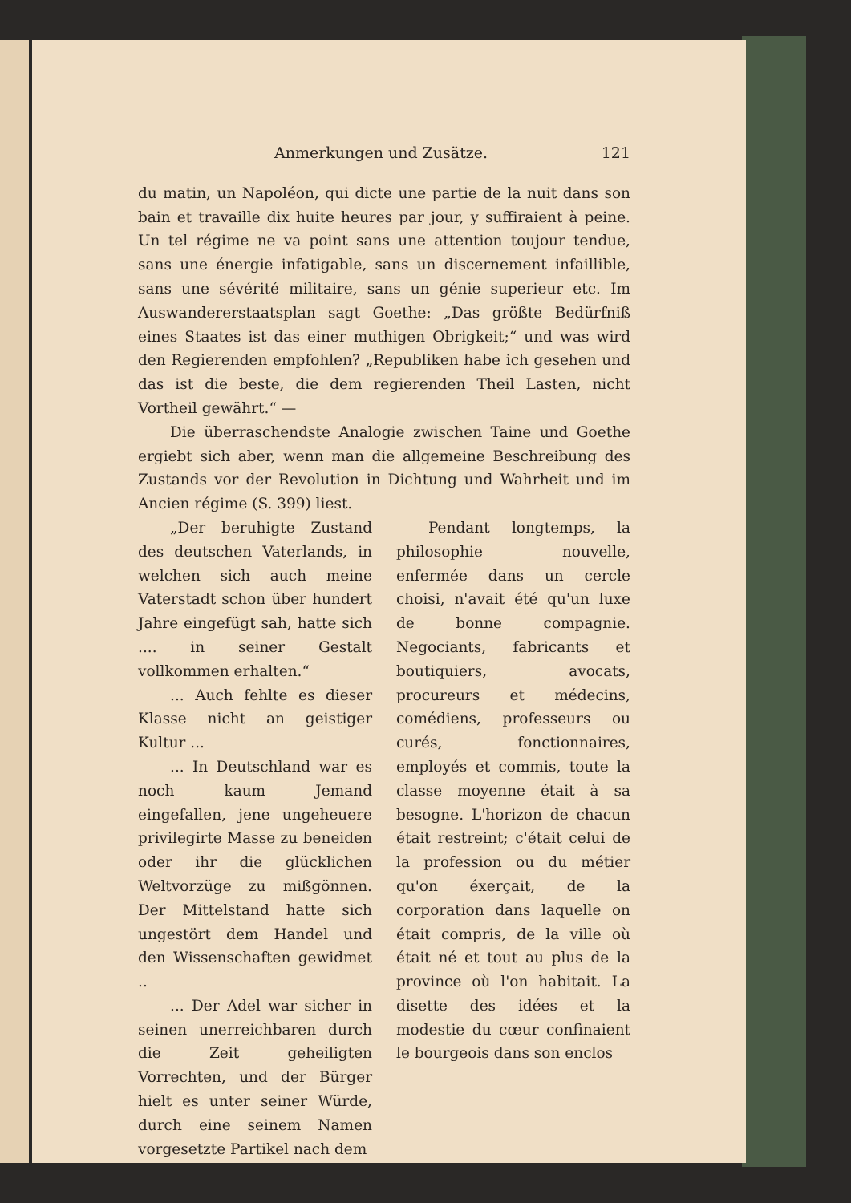Anmerkungen und Zusätze. 121
du matin, un Napoléon, qui dicte une partie de la nuit dans son bain et travaille dix huite heures par jour, y suffiraient à peine. Un tel régime ne va point sans une attention toujour tendue, sans une énergie infatigable, sans un discernement infaillible, sans une sévérité militaire, sans un génie superieur etc. Im Auswandererstaatsplan sagt Goethe: „Das größte Bedürfniß eines Staates ist das einer muthigen Obrigkeit;“ und was wird den Regierenden empfohlen? „Republiken habe ich gesehen und das ist die beste, die dem regierenden Theil Lasten, nicht Vortheil gewährt.“ —
Die überraschendste Analogie zwischen Taine und Goethe ergiebt sich aber, wenn man die allgemeine Beschreibung des Zustands vor der Revolution in Dichtung und Wahrheit und im Ancien régime (S. 399) liest.
„Der beruhigte Zustand des deutschen Vaterlands, in welchen sich auch meine Vaterstadt schon über hundert Jahre eingefügt sah, hatte sich .... in seiner Gestalt vollkommen erhalten.“
... Auch fehlte es dieser Klasse nicht an geistiger Kultur ...
... In Deutschland war es noch kaum Jemand eingefallen, jene ungeheuere privilegirte Masse zu beneiden oder ihr die glücklichen Weltvorzüge zu mißgönnen. Der Mittelstand hatte sich ungestört dem Handel und den Wissenschaften gewidmet ..
... Der Adel war sicher in seinen unerreichbaren durch die Zeit geheiligten Vorrechten, und der Bürger hielt es unter seiner Würde, durch eine seinem Namen vorgesetzte Partikel nach dem
Pendant longtemps, la philosophie nouvelle, enfermée dans un cercle choisi, n'avait été qu'un luxe de bonne compagnie. Negociants, fabricants et boutiquiers, avocats, procureurs et médecins, comédiens, professeurs ou curés, fonctionnaires, employés et commis, toute la classe moyenne était à sa besogne. L'horizon de chacun était restreint; c'était celui de la profession ou du métier qu'on éxerçait, de la corporation dans laquelle on était compris, de la ville où était né et tout au plus de la province où l'on habitait. La disette des idées et la modestie du cœur confinaient le bourgeois dans son enclos